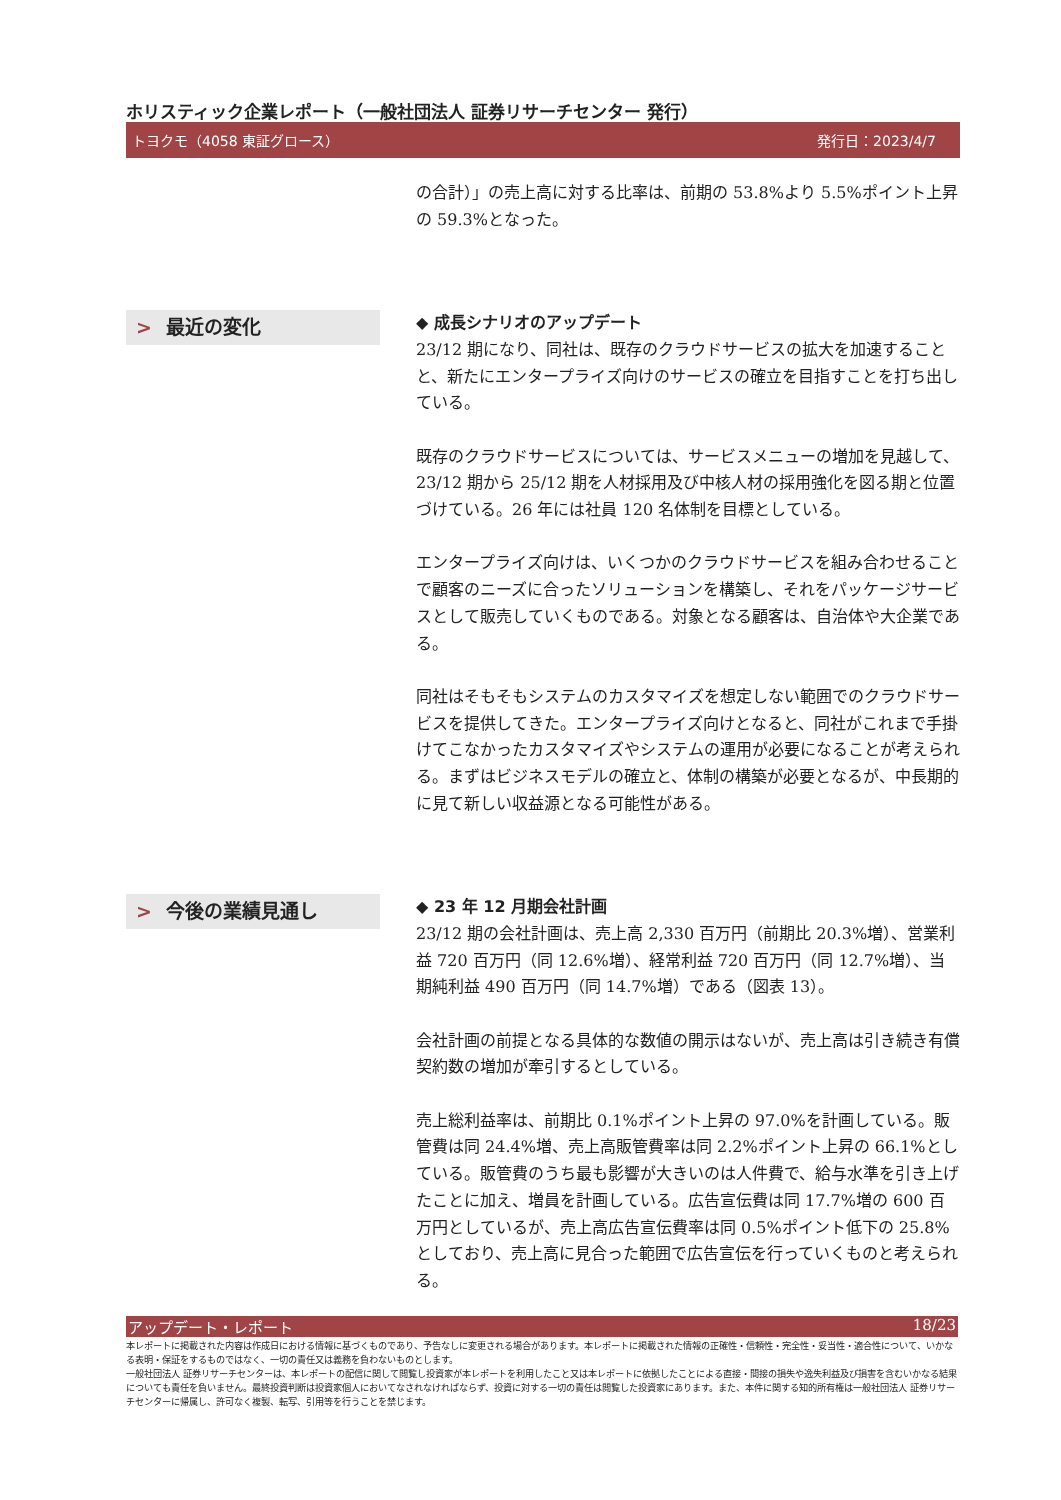ホリスティック企業レポート（一般社団法人 証券リサーチセンター 発行）
トヨクモ（4058 東証グロース） 発行日：2023/4/7
の合計）」の売上高に対する比率は、前期の 53.8%より 5.5%ポイント上昇の 59.3%となった。
> 最近の変化
◆ 成長シナリオのアップデート
23/12 期になり、同社は、既存のクラウドサービスの拡大を加速することと、新たにエンタープライズ向けのサービスの確立を目指すことを打ち出している。
既存のクラウドサービスについては、サービスメニューの増加を見越して、23/12 期から 25/12 期を人材採用及び中核人材の採用強化を図る期と位置づけている。26 年には社員 120 名体制を目標としている。
エンタープライズ向けは、いくつかのクラウドサービスを組み合わせることで顧客のニーズに合ったソリューションを構築し、それをパッケージサービスとして販売していくものである。対象となる顧客は、自治体や大企業である。
同社はそもそもシステムのカスタマイズを想定しない範囲でのクラウドサービスを提供してきた。エンタープライズ向けとなると、同社がこれまで手掛けてこなかったカスタマイズやシステムの運用が必要になることが考えられる。まずはビジネスモデルの確立と、体制の構築が必要となるが、中長期的に見て新しい収益源となる可能性がある。
> 今後の業績見通し
◆ 23 年 12 月期会社計画
23/12 期の会社計画は、売上高 2,330 百万円（前期比 20.3%増）、営業利益 720 百万円（同 12.6%増）、経常利益 720 百万円（同 12.7%増）、当期純利益 490 百万円（同 14.7%増）である（図表 13）。
会社計画の前提となる具体的な数値の開示はないが、売上高は引き続き有償契約数の増加が牽引するとしている。
売上総利益率は、前期比 0.1%ポイント上昇の 97.0%を計画している。販管費は同 24.4%増、売上高販管費率は同 2.2%ポイント上昇の 66.1%としている。販管費のうち最も影響が大きいのは人件費で、給与水準を引き上げたことに加え、増員を計画している。広告宣伝費は同 17.7%増の 600 百万円としているが、売上高広告宣伝費率は同 0.5%ポイント低下の 25.8%としており、売上高に見合った範囲で広告宣伝を行っていくものと考えられる。
アップデート・レポート 18/23
本レポートに掲載された内容は作成日における情報に基づくものであり、予告なしに変更される場合があります。本レポートに掲載された情報の正確性・信頼性・完全性・妥当性・適合性について、いかなる表明・保証をするものではなく、一切の責任又は義務を負わないものとします。
一般社団法人 証券リサーチセンターは、本レポートの配信に関して閲覧し投資家が本レポートを利用したこと又は本レポートに依拠したことによる直接・間接の損失や逸失利益及び損害を含むいかなる結果についても責任を負いません。最終投資判断は投資家個人においてなされなければならず、投資に対する一切の責任は閲覧した投資家にあります。また、本件に関する知的所有権は一般社団法人 証券リサーチセンターに帰属し、許可なく複製、転写、引用等を行うことを禁じます。